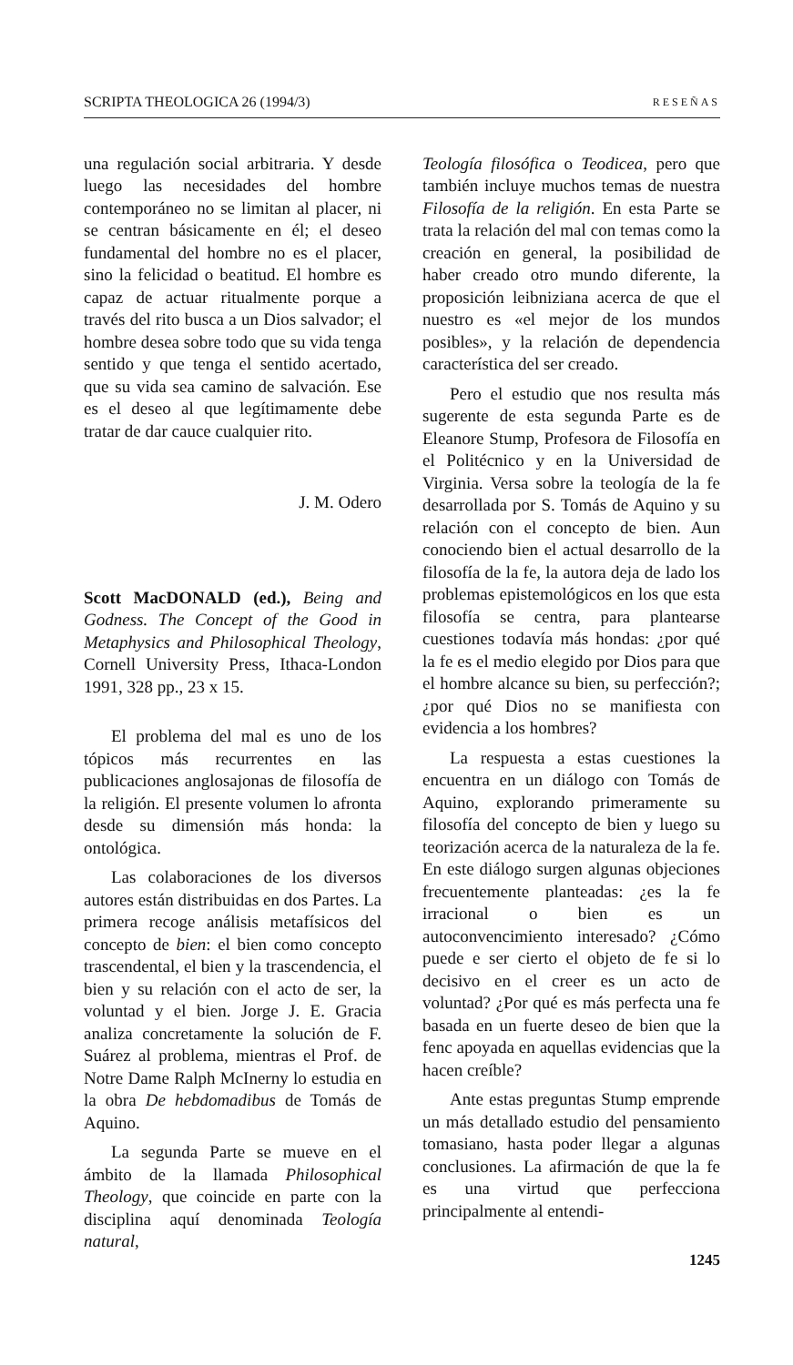SCRIPTA THEOLOGICA 26 (1994/3) RESEÑAS
una regulación social arbitraria. Y desde luego las necesidades del hombre contemporáneo no se limitan al placer, ni se centran básicamente en él; el deseo fundamental del hombre no es el placer, sino la felicidad o beatitud. El hombre es capaz de actuar ritualmente porque a través del rito busca a un Dios salvador; el hombre desea sobre todo que su vida tenga sentido y que tenga el sentido acertado, que su vida sea camino de salvación. Ese es el deseo al que legítimamente debe tratar de dar cauce cualquier rito.
J. M. Odero
Scott MacDONALD (ed.), Being and Godness. The Concept of the Good in Metaphysics and Philosophical Theology, Cornell University Press, Ithaca-London 1991, 328 pp., 23 x 15.
El problema del mal es uno de los tópicos más recurrentes en las publicaciones anglosajonas de filosofía de la religión. El presente volumen lo afronta desde su dimensión más honda: la ontológica.
Las colaboraciones de los diversos autores están distribuidas en dos Partes. La primera recoge análisis metafísicos del concepto de bien: el bien como concepto trascendental, el bien y la trascendencia, el bien y su relación con el acto de ser, la voluntad y el bien. Jorge J. E. Gracia analiza concretamente la solución de F. Suárez al problema, mientras el Prof. de Notre Dame Ralph McInerny lo estudia en la obra De hebdomadibus de Tomás de Aquino.
La segunda Parte se mueve en el ámbito de la llamada Philosophical Theology, que coincide en parte con la disciplina aquí denominada Teología natural,
Teología filosófica o Teodicea, pero que también incluye muchos temas de nuestra Filosofía de la religión. En esta Parte se trata la relación del mal con temas como la creación en general, la posibilidad de haber creado otro mundo diferente, la proposición leibniziana acerca de que el nuestro es «el mejor de los mundos posibles», y la relación de dependencia característica del ser creado.
Pero el estudio que nos resulta más sugerente de esta segunda Parte es de Eleanore Stump, Profesora de Filosofía en el Politécnico y en la Universidad de Virginia. Versa sobre la teología de la fe desarrollada por S. Tomás de Aquino y su relación con el concepto de bien. Aun conociendo bien el actual desarrollo de la filosofía de la fe, la autora deja de lado los problemas epistemológicos en los que esta filosofía se centra, para plantearse cuestiones todavía más hondas: ¿por qué la fe es el medio elegido por Dios para que el hombre alcance su bien, su perfección?; ¿por qué Dios no se manifiesta con evidencia a los hombres?
La respuesta a estas cuestiones la encuentra en un diálogo con Tomás de Aquino, explorando primeramente su filosofía del concepto de bien y luego su teorización acerca de la naturaleza de la fe. En este diálogo surgen algunas objeciones frecuentemente planteadas: ¿es la fe irracional o bien es un autoconvencimiento interesado? ¿Cómo puede e ser cierto el objeto de fe si lo decisivo en el creer es un acto de voluntad? ¿Por qué es más perfecta una fe basada en un fuerte deseo de bien que la fenc apoyada en aquellas evidencias que la hacen creíble?
Ante estas preguntas Stump emprende un más detallado estudio del pensamiento tomasiano, hasta poder llegar a algunas conclusiones. La afirmación de que la fe es una virtud que perfecciona principalmente al entendi-
1245